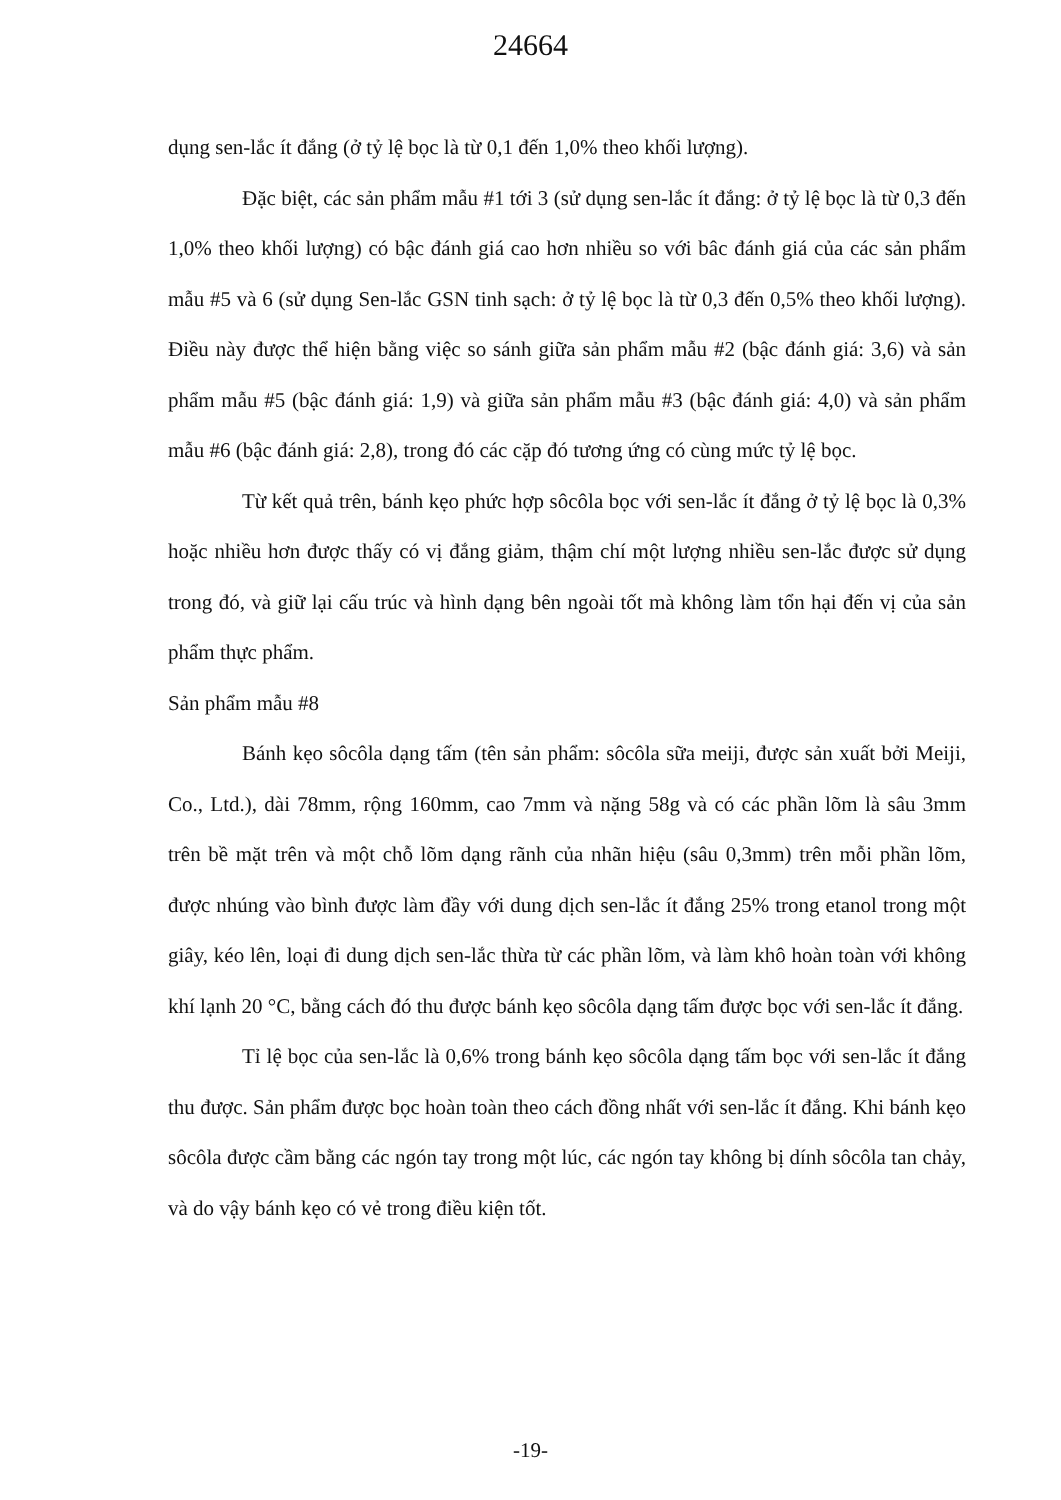24664
dụng sen-lắc ít đắng (ở tỷ lệ bọc là từ 0,1 đến 1,0% theo khối lượng).
Đặc biệt, các sản phẩm mẫu #1 tới 3 (sử dụng sen-lắc ít đắng: ở tỷ lệ bọc là từ 0,3 đến 1,0% theo khối lượng) có bậc đánh giá cao hơn nhiều so với bâc đánh giá của các sản phẩm mẫu #5 và 6 (sử dụng Sen-lắc GSN tinh sạch: ở tỷ lệ bọc là từ 0,3 đến 0,5% theo khối lượng). Điều này được thể hiện bằng việc so sánh giữa sản phẩm mẫu #2 (bậc đánh giá: 3,6) và sản phẩm mẫu #5 (bậc đánh giá: 1,9) và giữa sản phẩm mẫu #3 (bậc đánh giá: 4,0) và sản phẩm mẫu #6 (bậc đánh giá: 2,8), trong đó các cặp đó tương ứng có cùng mức tỷ lệ bọc.
Từ kết quả trên, bánh kẹo phức hợp sôcôla bọc với sen-lắc ít đắng ở tỷ lệ bọc là 0,3% hoặc nhiều hơn được thấy có vị đắng giảm, thậm chí một lượng nhiều sen-lắc được sử dụng trong đó, và giữ lại cấu trúc và hình dạng bên ngoài tốt mà không làm tổn hại đến vị của sản phẩm thực phẩm.
Sản phẩm mẫu #8
Bánh kẹo sôcôla dạng tấm (tên sản phẩm: sôcôla sữa meiji, được sản xuất bởi Meiji, Co., Ltd.), dài 78mm, rộng 160mm, cao 7mm và nặng 58g và có các phần lõm là sâu 3mm trên bề mặt trên và một chỗ lõm dạng rãnh của nhãn hiệu (sâu 0,3mm) trên mỗi phần lõm, được nhúng vào bình được làm đầy với dung dịch sen-lắc ít đắng 25% trong etanol trong một giây, kéo lên, loại đi dung dịch sen-lắc thừa từ các phần lõm, và làm khô hoàn toàn với không khí lạnh 20 °C, bằng cách đó thu được bánh kẹo sôcôla dạng tấm được bọc với sen-lắc ít đắng.
Tỉ lệ bọc của sen-lắc là 0,6% trong bánh kẹo sôcôla dạng tấm bọc với sen-lắc ít đắng thu được. Sản phẩm được bọc hoàn toàn theo cách đồng nhất với sen-lắc ít đắng. Khi bánh kẹo sôcôla được cầm bằng các ngón tay trong một lúc, các ngón tay không bị dính sôcôla tan chảy, và do vậy bánh kẹo có vẻ trong điều kiện tốt.
-19-